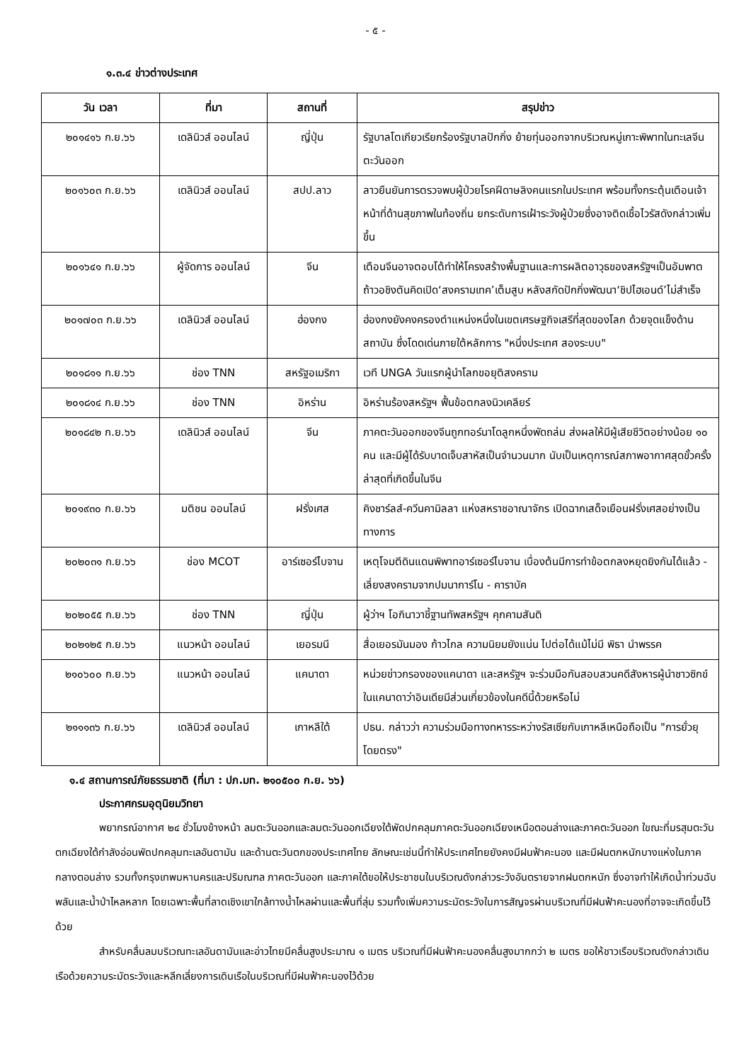- ๕ -
๑.๓.๔ ข่าวต่างประเทศ
| วัน เวลา | ที่มา | สถานที่ | สรุปข่าว |
| --- | --- | --- | --- |
| ๒๐๑๔๑๖ ก.ย.๖๖ | เดลินิวส์ ออนไลน์ | ญี่ปุ่น | รัฐบาลโตเกียวเรียกร้องรัฐบาลปักกิ่ง ย้ายทุ่นออกจากบริเวณหมู่เกาะพิพาทในทะเลจีนตะวันออก |
| ๒๐๑๖๐๓ ก.ย.๖๖ | เดลินิวส์ ออนไลน์ | สปป.ลาว | ลาวยืนยันการตรวจพบผู้ป่วยโรคฝีดาษลิงคนแรกในประเทศ พร้อมทั้งกระตุ้นเตือนเจ้าหน้าที่ด้านสุขภาพในท้องถิ่น ยกระดับการเฝ้าระวังผู้ป่วยซึ่งอาจติดเชื้อไวรัสดังกล่าวเพิ่มขึ้น |
| ๒๐๑๖๔๑ ก.ย.๖๖ | ผู้จัดการ ออนไลน์ | จีน | เตือนจีนอาจตอบโต้ทำให้โครงสร้างพื้นฐานและการผลิตอาวุธของสหรัฐฯเป็นอัมพาต ถ้าวอชิงตันคิดเปิด‘สงครามเทค’เต็มสูบ หลังสกัดปักกิ่งพัฒนา‘ชิปไฮเอนด์’ไม่สำเร็จ |
| ๒๐๑๗๐๓ ก.ย.๖๖ | เดลินิวส์ ออนไลน์ | ฮ่องกง | ฮ่องกงยังคงครองตำแหน่งหนึ่งในเขตเศรษฐกิจเสรีที่สุดของโลก ด้วยจุดแข็งด้านสถาบัน ซึ่งโดดเด่นภายใต้หลักการ "หนึ่งประเทศ สองระบบ" |
| ๒๐๑๘๑๑ ก.ย.๖๖ | ช่อง TNN | สหรัฐอเมริกา | เวที UNGA วันแรกผู้นำโลกขอยุติสงคราม |
| ๒๐๑๘๑๔ ก.ย.๖๖ | ช่อง TNN | อิหร่าน | อิหร่านร้องสหรัฐฯ ฟื้นข้อตกลงนิวเคลียร์ |
| ๒๐๑๘๔๒ ก.ย.๖๖ | เดลินิวส์ ออนไลน์ | จีน | ภาคตะวันออกของจีนถูกทอร์นาโดลูกหนึ่งพัดถล่ม ส่งผลให้มีผู้เสียชีวิตอย่างน้อย ๑๐ คน และมีผู้ได้รับบาดเจ็บสาหัสเป็นจำนวนมาก นับเป็นเหตุการณ์สภาพอากาศสุดขั้วครั้งล่าสุดที่เกิดขึ้นในจีน |
| ๒๐๑๙๓๐ ก.ย.๖๖ | มติชน ออนไลน์ | ฝรั่งเศส | คิงชาร์ลส์-ควีนคามิลลา แห่งสหราชอาณาจักร เปิดฉากเสด็จเยือนฝรั่งเศสอย่างเป็นทางการ |
| ๒๐๒๐๓๑ ก.ย.๖๖ | ช่อง MCOT | อาร์เซอร์ไบจาน | เหตุโจมตีดินแดนพิพาทอาร์เซอร์ไบจาน เบื่องต้นมีการทำข้อตกลงหยุดยิงกันได้แล้ว - เลี่ยงสงครามจากปมนาการ์โน - คาราบัค |
| ๒๐๒๐๕๕ ก.ย.๖๖ | ช่อง TNN | ญี่ปุ่น | ผู้ว่าฯ โอกินาวาชี้ฐานทัพสหรัฐฯ คุกคามสันติ |
| ๒๐๒๑๒๕ ก.ย.๖๖ | แนวหน้า ออนไลน์ | เยอรมนี | สื่อเยอรมันมอง ก้าวไกล ความนิยมยังแน่น ไปต่อได้แม้ไม่มี พิธา นำพรรค |
| ๒๑๐๖๐๐ ก.ย.๖๖ | แนวหน้า ออนไลน์ | แคนาดา | หน่วยข่าวกรองของแคนาดา และสหรัฐฯ จะร่วมมือกันสอบสวนคดีสังหารผู้นำชาวซิกข์ในแคนาดาว่าอินเดียมีส่วนเกี่ยวข้องในคดีนี้ด้วยหรือไม่ |
| ๒๑๑๑๓๖ ก.ย.๖๖ | เดลินิวส์ ออนไลน์ | เกาหลีใต้ | ปธน. กล่าวว่า ความร่วมมือทางทหารระหว่างรัสเซียกับเกาหลีเหนือถือเป็น "การยั่วยุโดยตรง" |
๑.๔ สถานการณ์ภัยธรรมชาติ (ที่มา : ปภ.มท. ๒๑๐๕๐๐ ก.ย. ๖๖)
ประกาศกรมอุตุนิยมวิทยา
พยากรณ์อากาศ ๒๔ ชั่วโมงข้างหน้า ลมตะวันออกและลมตะวันออกเฉียงใต้พัดปกคลุมภาคตะวันออกเฉียงเหนือตอนล่างและภาคตะวันออก ใขณะที่มรสุมตะวันตกเฉียงใต้กำลังอ่อนพัดปกคลุมทะเลอันดามัน และด้านตะวันตกของประเทศไทย ลักษณะเช่นนี้ทำให้ประเทศไทยยังคงมีฝนฟ้าคะนอง และมีฝนตกหนักบางแห่งในภาคกลางตอนล่าง รวมทั้งกรุงเทพมหานครและปริมณฑล ภาคตะวันออก และภาคใต้ขอให้ประชาชนในบริเวณดังกล่าวระวังอันตรายจากฝนตกหนัก ซึ่งอาจทำให้เกิดน้ำท่วมฉับพลันและน้ำป่าไหลหลาก โดยเฉพาะพื้นที่ลาดเชิงเขาใกล้ทางน้ำไหลผ่านและพื้นที่ลุ่ม รวมทั้งเพิ่มความระมัดระวังในการสัญจรผ่านบริเวณที่มีฝนฟ้าคะนองที่อาจจะเกิดขึ้นไว้ด้วย
สำหรับคลื่นลมบริเวณทะเลอันดามันและอ่าวไทยมีคลื่นสูงประมาณ ๑ เมตร บริเวณที่มีฝนฟ้าคะนองคลื่นสูงมากกว่า ๒ เมตร ขอให้ชาวเรือบริเวณดังกล่าวเดินเรือด้วยความระมัดระวังและหลีกเลี่ยงการเดินเรือในบริเวณที่มีฝนฟ้าคะนองไว้ด้วย